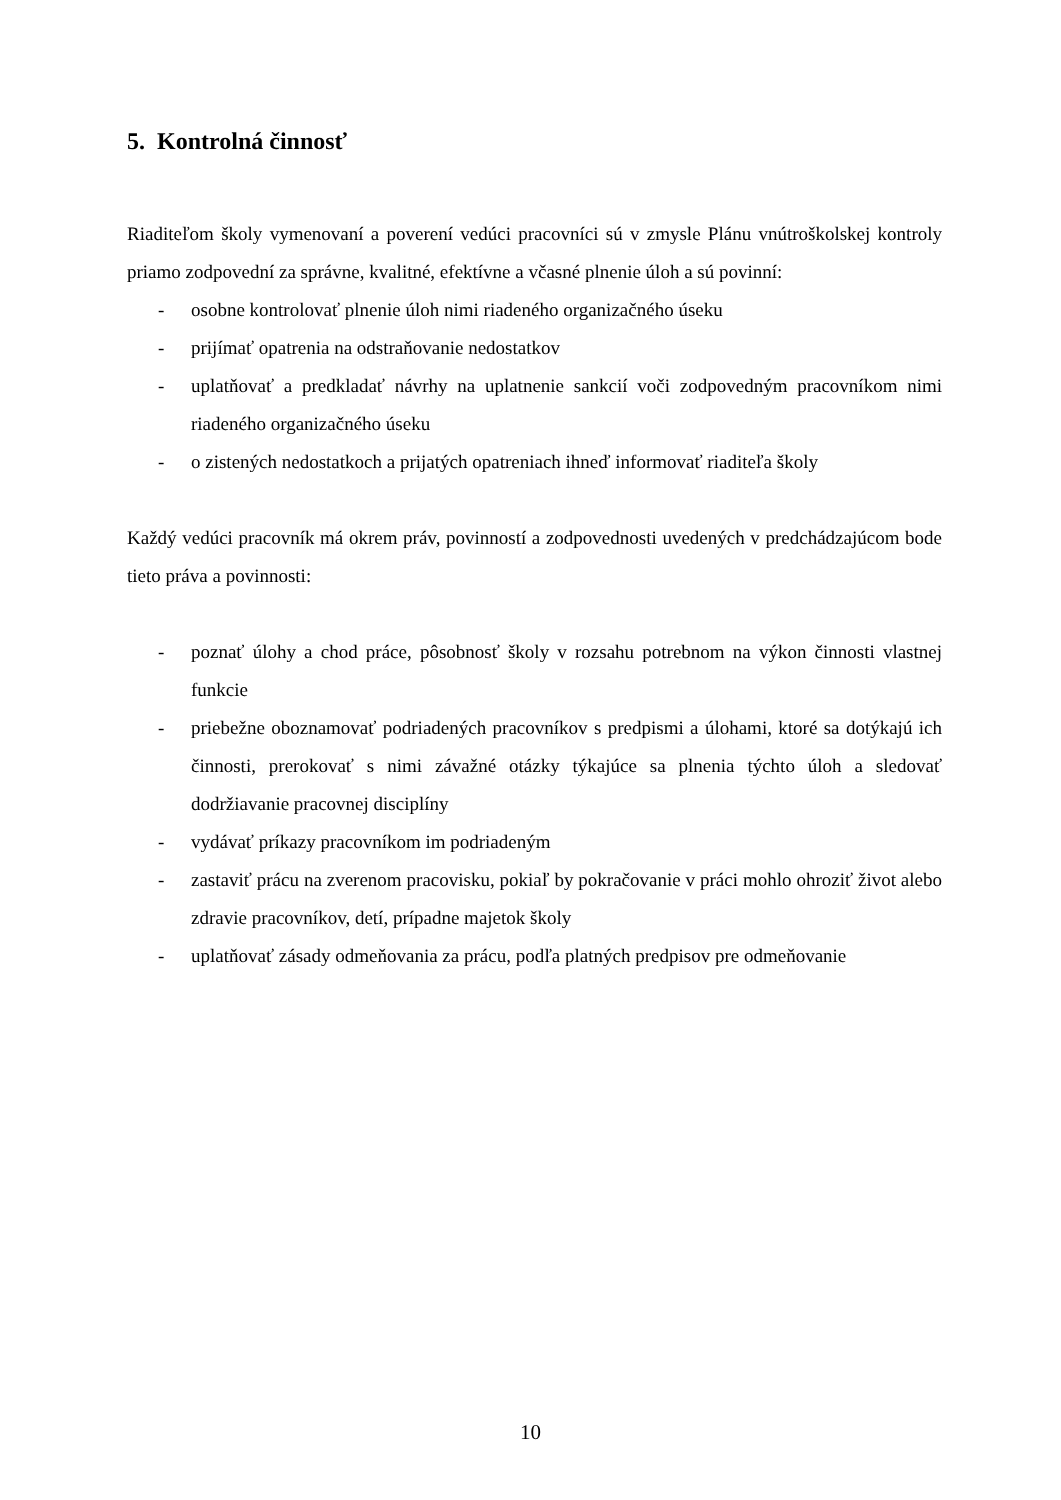5. Kontrolná činnosť
Riaditeľom školy vymenovaní a poverení vedúci pracovníci sú v zmysle Plánu vnútroškolskej kontroly priamo zodpovední za správne, kvalitné, efektívne a včasné plnenie úloh a sú povinní:
- osobne kontrolovať plnenie úloh nimi riadeného organizačného úseku
- prijímať opatrenia na odstraňovanie nedostatkov
- uplatňovať a predkladať návrhy na uplatnenie sankcií voči zodpovedným pracovníkom nimi riadeného organizačného úseku
- o zistených nedostatkoch a prijatých opatreniach ihneď informovať riaditeľa školy
Každý vedúci pracovník má okrem práv, povinností a zodpovednosti uvedených v predchádzajúcom bode tieto práva a povinnosti:
- poznať úlohy a chod práce, pôsobnosť školy v rozsahu potrebnom na výkon činnosti vlastnej funkcie
- priebežne oboznamovať podriadených pracovníkov s predpismi a úlohami, ktoré sa dotýkajú ich činnosti, prerokovať s nimi závažné otázky týkajúce sa plnenia týchto úloh a sledovať dodržiavanie pracovnej disciplíny
- vydávať príkazy pracovníkom im podriadeným
- zastaviť prácu na zverenom pracovisku, pokiaľ by pokračovanie v práci mohlo ohroziť život alebo zdravie pracovníkov, detí, prípadne majetok školy
- uplatňovať zásady odmeňovania za prácu, podľa platných predpisov pre odmeňovanie
10